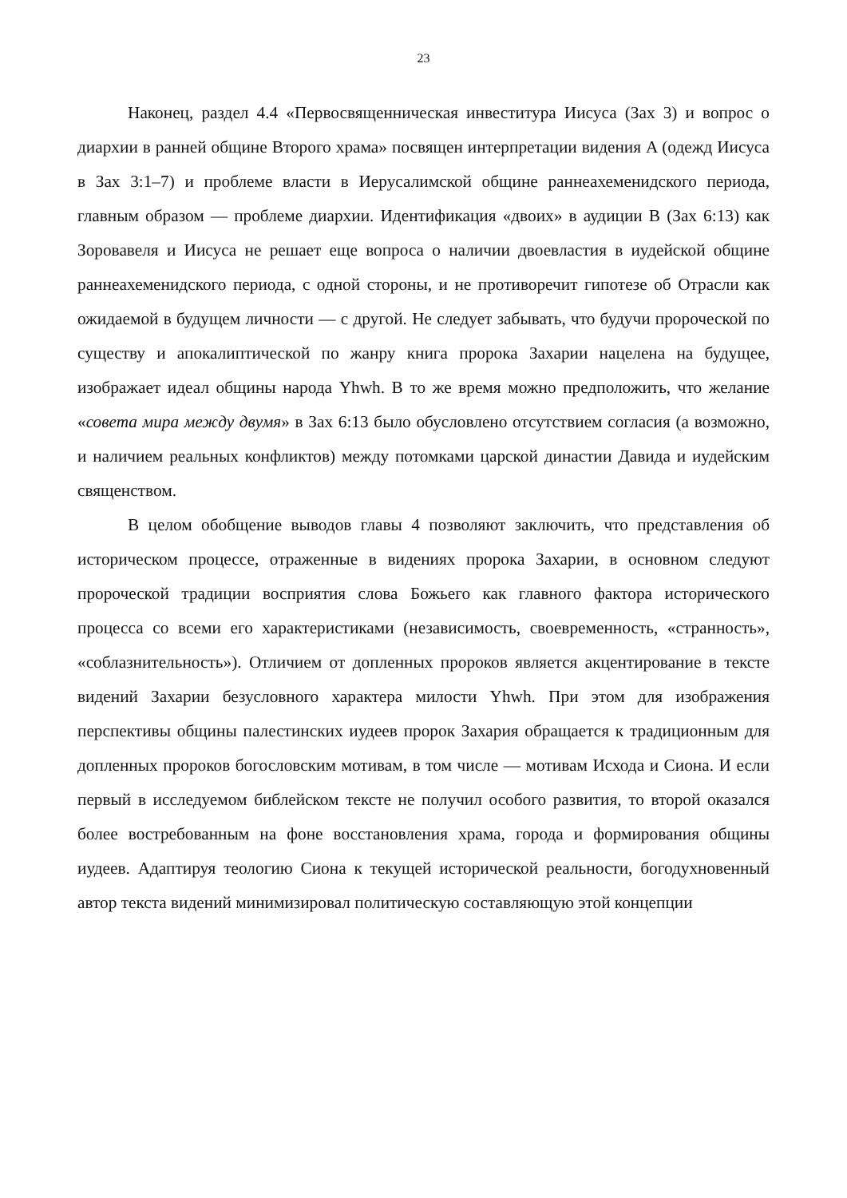23
Наконец, раздел 4.4 «Первосвященническая инвеститура Иисуса (Зах 3) и вопрос о диархии в ранней общине Второго храма» посвящен интерпретации видения A (одежд Иисуса в Зах 3:1–7) и проблеме власти в Иерусалимской общине раннеахеменидского периода, главным образом — проблеме диархии. Идентификация «двоих» в аудиции B (Зах 6:13) как Зоровавеля и Иисуса не решает еще вопроса о наличии двоевластия в иудейской общине раннеахеменидского периода, с одной стороны, и не противоречит гипотезе об Отрасли как ожидаемой в будущем личности — с другой. Не следует забывать, что будучи пророческой по существу и апокалиптической по жанру книга пророка Захарии нацелена на будущее, изображает идеал общины народа Yhwh. В то же время можно предположить, что желание «совета мира между двумя» в Зах 6:13 было обусловлено отсутствием согласия (а возможно, и наличием реальных конфликтов) между потомками царской династии Давида и иудейским священством.
В целом обобщение выводов главы 4 позволяют заключить, что представления об историческом процессе, отраженные в видениях пророка Захарии, в основном следуют пророческой традиции восприятия слова Божьего как главного фактора исторического процесса со всеми его характеристиками (независимость, своевременность, «странность», «соблазнительность»). Отличием от допленных пророков является акцентирование в тексте видений Захарии безусловного характера милости Yhwh. При этом для изображения перспективы общины палестинских иудеев пророк Захария обращается к традиционным для допленных пророков богословским мотивам, в том числе — мотивам Исхода и Сиона. И если первый в исследуемом библейском тексте не получил особого развития, то второй оказался более востребованным на фоне восстановления храма, города и формирования общины иудеев. Адаптируя теологию Сиона к текущей исторической реальности, богодухновенный автор текста видений минимизировал политическую составляющую этой концепции